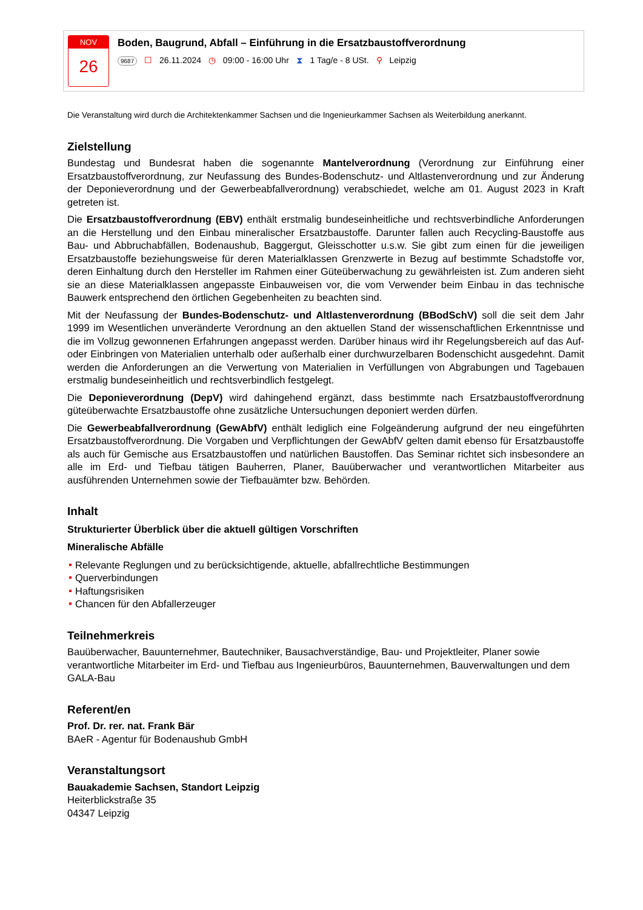NOV
26
Boden, Baugrund, Abfall – Einführung in die Ersatzbaustoffverordnung
9687 ☐ 26.11.2024 ◷ 09:00 - 16:00 Uhr ⧗ 1 Tag/e - 8 USt. ⚲ Leipzig
Die Veranstaltung wird durch die Architektenkammer Sachsen und die Ingenieurkammer Sachsen als Weiterbildung anerkannt.
Zielstellung
Bundestag und Bundesrat haben die sogenannte Mantelverordnung (Verordnung zur Einführung einer Ersatzbaustoffverordnung, zur Neufassung des Bundes-Bodenschutz- und Altlastenverordnung und zur Änderung der Deponieverordnung und der Gewerbeabfallverordnung) verabschiedet, welche am 01. August 2023 in Kraft getreten ist.
Die Ersatzbaustoffverordnung (EBV) enthält erstmalig bundeseinheitliche und rechtsverbindliche Anforderungen an die Herstellung und den Einbau mineralischer Ersatzbaustoffe. Darunter fallen auch Recycling-Baustoffe aus Bau- und Abbruchabfällen, Bodenaushub, Baggergut, Gleisschotter u.s.w. Sie gibt zum einen für die jeweiligen Ersatzbaustoffe beziehungsweise für deren Materialklassen Grenzwerte in Bezug auf bestimmte Schadstoffe vor, deren Einhaltung durch den Hersteller im Rahmen einer Güteüberwachung zu gewährleisten ist. Zum anderen sieht sie an diese Materialklassen angepasste Einbauweisen vor, die vom Verwender beim Einbau in das technische Bauwerk entsprechend den örtlichen Gegebenheiten zu beachten sind.
Mit der Neufassung der Bundes-Bodenschutz- und Altlastenverordnung (BBodSchV) soll die seit dem Jahr 1999 im Wesentlichen unveränderte Verordnung an den aktuellen Stand der wissenschaftlichen Erkenntnisse und die im Vollzug gewonnenen Erfahrungen angepasst werden. Darüber hinaus wird ihr Regelungsbereich auf das Auf- oder Einbringen von Materialien unterhalb oder außerhalb einer durchwurzelbaren Bodenschicht ausgedehnt. Damit werden die Anforderungen an die Verwertung von Materialien in Verfüllungen von Abgrabungen und Tagebauen erstmalig bundeseinheitlich und rechtsverbindlich festgelegt.
Die Deponieverordnung (DepV) wird dahingehend ergänzt, dass bestimmte nach Ersatzbaustoffverordnung güteüberwachte Ersatzbaustoffe ohne zusätzliche Untersuchungen deponiert werden dürfen.
Die Gewerbeabfallverordnung (GewAbfV) enthält lediglich eine Folgeänderung aufgrund der neu eingeführten Ersatzbaustoffverordnung. Die Vorgaben und Verpflichtungen der GewAbfV gelten damit ebenso für Ersatzbaustoffe als auch für Gemische aus Ersatzbaustoffen und natürlichen Baustoffen. Das Seminar richtet sich insbesondere an alle im Erd- und Tiefbau tätigen Bauherren, Planer, Bauüberwacher und verantwortlichen Mitarbeiter aus ausführenden Unternehmen sowie der Tiefbauämter bzw. Behörden.
Inhalt
Strukturierter Überblick über die aktuell gültigen Vorschriften
Mineralische Abfälle
Relevante Reglungen und zu berücksichtigende, aktuelle, abfallrechtliche Bestimmungen
Querverbindungen
Haftungsrisiken
Chancen für den Abfallerzeuger
Teilnehmerkreis
Bauüberwacher, Bauunternehmer, Bautechniker, Bausachverständige, Bau- und Projektleiter, Planer sowie verantwortliche Mitarbeiter im Erd- und Tiefbau aus Ingenieurbüros, Bauunternehmen, Bauverwaltungen und dem GALA-Bau
Referent/en
Prof. Dr. rer. nat. Frank Bär
BAeR - Agentur für Bodenaushub GmbH
Veranstaltungsort
Bauakademie Sachsen, Standort Leipzig
Heiterblickstraße 35
04347 Leipzig